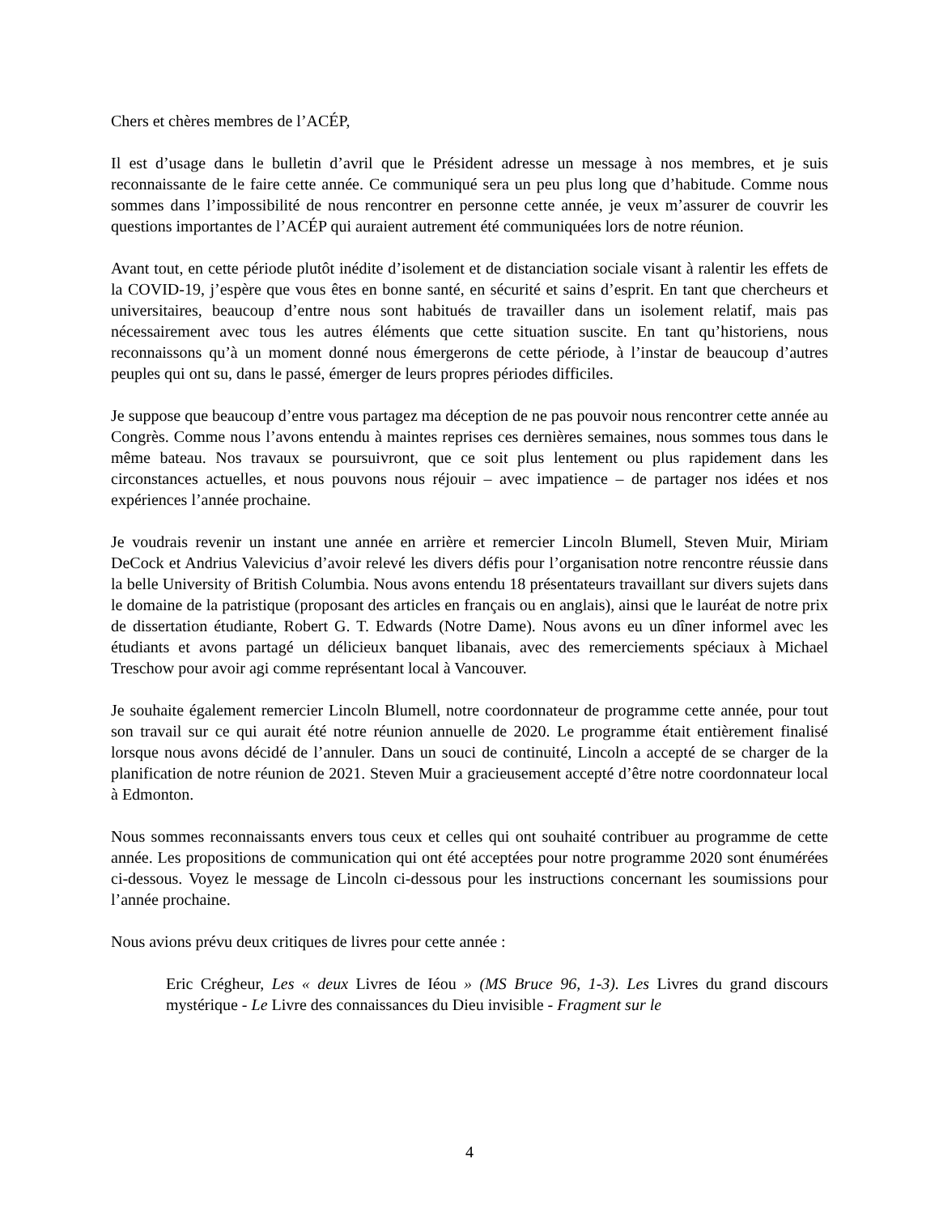Chers et chères membres de l’ACÉP,
Il est d’usage dans le bulletin d’avril que le Président adresse un message à nos membres, et je suis reconnaissante de le faire cette année. Ce communiqué sera un peu plus long que d’habitude. Comme nous sommes dans l’impossibilité de nous rencontrer en personne cette année, je veux m’assurer de couvrir les questions importantes de l’ACÉP qui auraient autrement été communiquées lors de notre réunion.
Avant tout, en cette période plutôt inédite d’isolement et de distanciation sociale visant à ralentir les effets de la COVID-19, j’espère que vous êtes en bonne santé, en sécurité et sains d’esprit. En tant que chercheurs et universitaires, beaucoup d’entre nous sont habitués de travailler dans un isolement relatif, mais pas nécessairement avec tous les autres éléments que cette situation suscite. En tant qu’historiens, nous reconnaissons qu’à un moment donné nous émergerons de cette période, à l’instar de beaucoup d’autres peuples qui ont su, dans le passé, émerger de leurs propres périodes difficiles.
Je suppose que beaucoup d’entre vous partagez ma déception de ne pas pouvoir nous rencontrer cette année au Congrès. Comme nous l’avons entendu à maintes reprises ces dernières semaines, nous sommes tous dans le même bateau. Nos travaux se poursuivront, que ce soit plus lentement ou plus rapidement dans les circonstances actuelles, et nous pouvons nous réjouir – avec impatience – de partager nos idées et nos expériences l’année prochaine.
Je voudrais revenir un instant une année en arrière et remercier Lincoln Blumell, Steven Muir, Miriam DeCock et Andrius Valevicius d’avoir relevé les divers défis pour l’organisation notre rencontre réussie dans la belle University of British Columbia. Nous avons entendu 18 présentateurs travaillant sur divers sujets dans le domaine de la patristique (proposant des articles en français ou en anglais), ainsi que le lauréat de notre prix de dissertation étudiante, Robert G. T. Edwards (Notre Dame). Nous avons eu un dîner informel avec les étudiants et avons partagé un délicieux banquet libanais, avec des remerciements spéciaux à Michael Treschow pour avoir agi comme représentant local à Vancouver.
Je souhaite également remercier Lincoln Blumell, notre coordonnateur de programme cette année, pour tout son travail sur ce qui aurait été notre réunion annuelle de 2020. Le programme était entièrement finalisé lorsque nous avons décidé de l’annuler. Dans un souci de continuité, Lincoln a accepté de se charger de la planification de notre réunion de 2021. Steven Muir a gracieusement accepté d’être notre coordonnateur local à Edmonton.
Nous sommes reconnaissants envers tous ceux et celles qui ont souhaité contribuer au programme de cette année. Les propositions de communication qui ont été acceptées pour notre programme 2020 sont énumérées ci-dessous. Voyez le message de Lincoln ci-dessous pour les instructions concernant les soumissions pour l’année prochaine.
Nous avions prévu deux critiques de livres pour cette année :
Eric Crégheur, Les « deux Livres de Iéou » (MS Bruce 96, 1-3). Les Livres du grand discours mystérique - Le Livre des connaissances du Dieu invisible - Fragment sur le
4